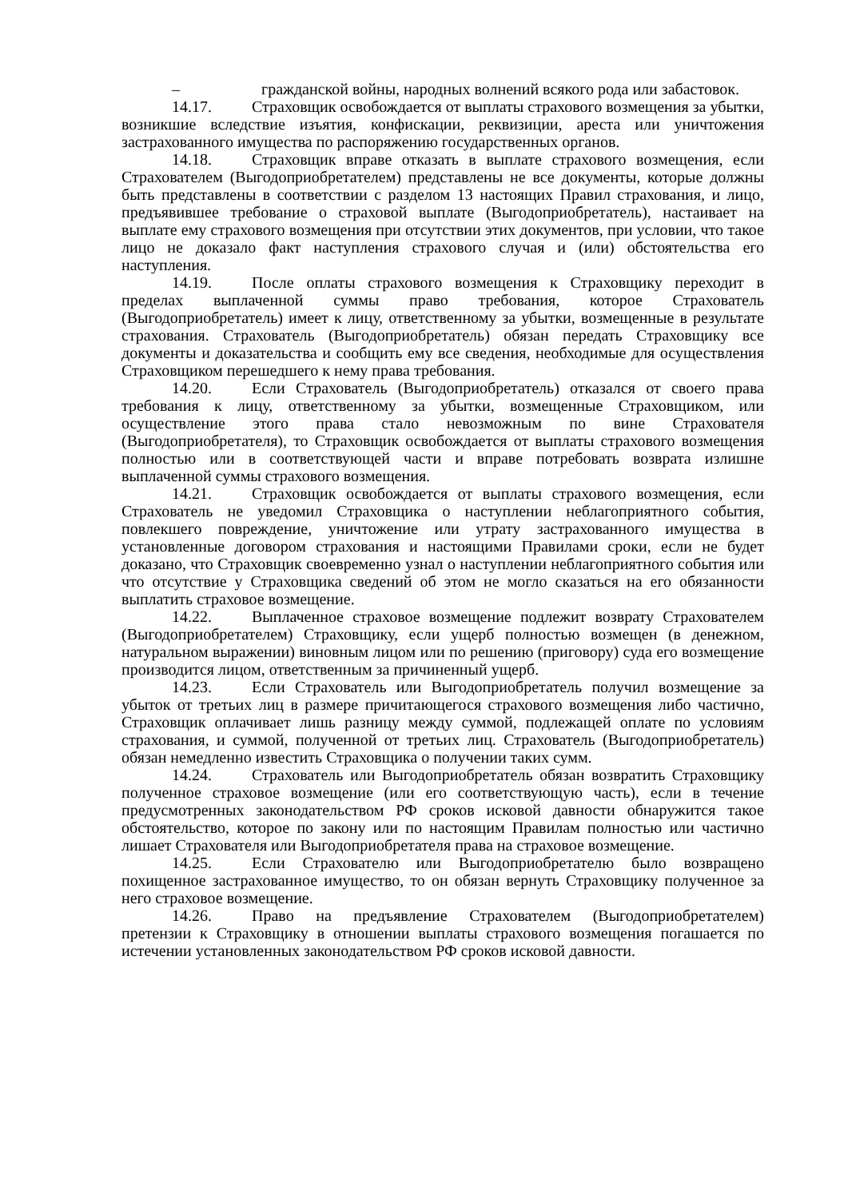– гражданской войны, народных волнений всякого рода или забастовок.
14.17. Страховщик освобождается от выплаты страхового возмещения за убытки, возникшие вследствие изъятия, конфискации, реквизиции, ареста или уничтожения застрахованного имущества по распоряжению государственных органов.
14.18. Страховщик вправе отказать в выплате страхового возмещения, если Страхователем (Выгодоприобретателем) представлены не все документы, которые должны быть представлены в соответствии с разделом 13 настоящих Правил страхования, и лицо, предъявившее требование о страховой выплате (Выгодоприобретатель), настаивает на выплате ему страхового возмещения при отсутствии этих документов, при условии, что такое лицо не доказало факт наступления страхового случая и (или) обстоятельства его наступления.
14.19. После оплаты страхового возмещения к Страховщику переходит в пределах выплаченной суммы право требования, которое Страхователь (Выгодоприобретатель) имеет к лицу, ответственному за убытки, возмещенные в результате страхования. Страхователь (Выгодоприобретатель) обязан передать Страховщику все документы и доказательства и сообщить ему все сведения, необходимые для осуществления Страховщиком перешедшего к нему права требования.
14.20. Если Страхователь (Выгодоприобретатель) отказался от своего права требования к лицу, ответственному за убытки, возмещенные Страховщиком, или осуществление этого права стало невозможным по вине Страхователя (Выгодоприобретателя), то Страховщик освобождается от выплаты страхового возмещения полностью или в соответствующей части и вправе потребовать возврата излишне выплаченной суммы страхового возмещения.
14.21. Страховщик освобождается от выплаты страхового возмещения, если Страхователь не уведомил Страховщика о наступлении неблагоприятного события, повлекшего повреждение, уничтожение или утрату застрахованного имущества в установленные договором страхования и настоящими Правилами сроки, если не будет доказано, что Страховщик своевременно узнал о наступлении неблагоприятного события или что отсутствие у Страховщика сведений об этом не могло сказаться на его обязанности выплатить страховое возмещение.
14.22. Выплаченное страховое возмещение подлежит возврату Страхователем (Выгодоприобретателем) Страховщику, если ущерб полностью возмещен (в денежном, натуральном выражении) виновным лицом или по решению (приговору) суда его возмещение производится лицом, ответственным за причиненный ущерб.
14.23. Если Страхователь или Выгодоприобретатель получил возмещение за убыток от третьих лиц в размере причитающегося страхового возмещения либо частично, Страховщик оплачивает лишь разницу между суммой, подлежащей оплате по условиям страхования, и суммой, полученной от третьих лиц. Страхователь (Выгодоприобретатель) обязан немедленно известить Страховщика о получении таких сумм.
14.24. Страхователь или Выгодоприобретатель обязан возвратить Страховщику полученное страховое возмещение (или его соответствующую часть), если в течение предусмотренных законодательством РФ сроков исковой давности обнаружится такое обстоятельство, которое по закону или по настоящим Правилам полностью или частично лишает Страхователя или Выгодоприобретателя права на страховое возмещение.
14.25. Если Страхователю или Выгодоприобретателю было возвращено похищенное застрахованное имущество, то он обязан вернуть Страховщику полученное за него страховое возмещение.
14.26. Право на предъявление Страхователем (Выгодоприобретателем) претензии к Страховщику в отношении выплаты страхового возмещения погашается по истечении установленных законодательством РФ сроков исковой давности.